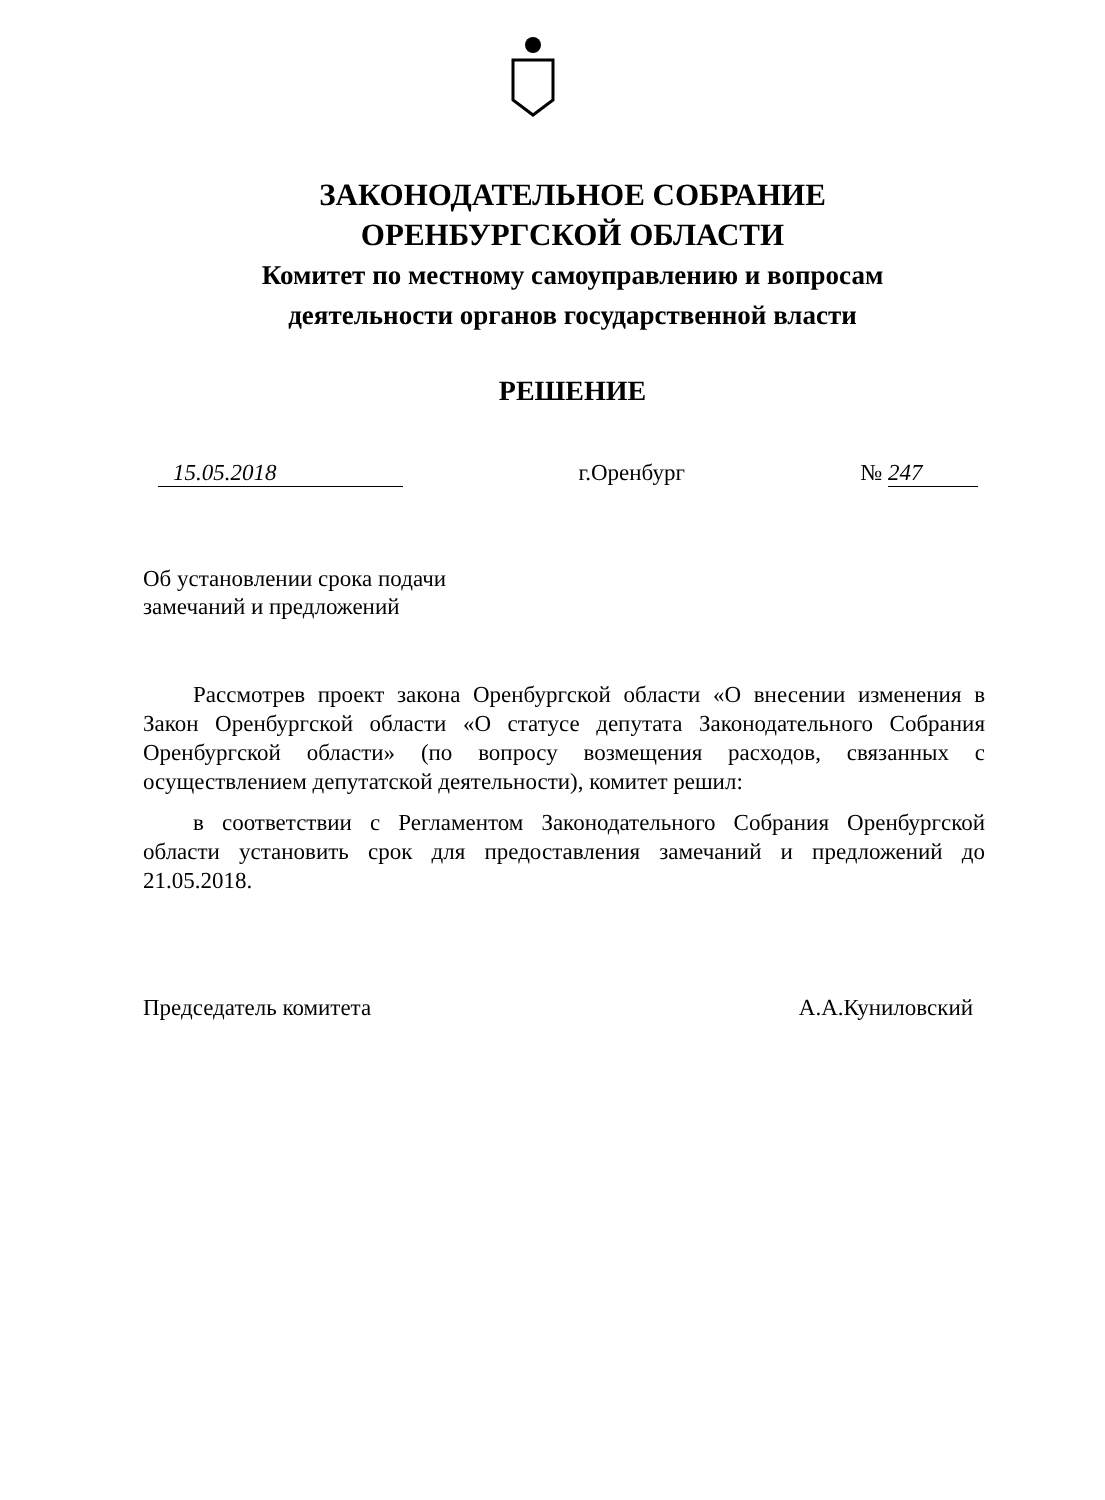ЗАКОНОДАТЕЛЬНОЕ СОБРАНИЕ
ОРЕНБУРГСКОЙ ОБЛАСТИ
Комитет по местному самоуправлению и вопросам
деятельности органов государственной власти
РЕШЕНИЕ
15.05.2018 г.Оренбург № 247
Об установлении срока подачи
замечаний и предложений
Рассмотрев проект закона Оренбургской области «О внесении изменения в Закон Оренбургской области «О статусе депутата Законодательного Собрания Оренбургской области» (по вопросу возмещения расходов, связанных с осуществлением депутатской деятельности), комитет решил:
в соответствии с Регламентом Законодательного Собрания Оренбургской области установить срок для предоставления замечаний и предложений до 21.05.2018.
Председатель комитета А.А.Куниловский